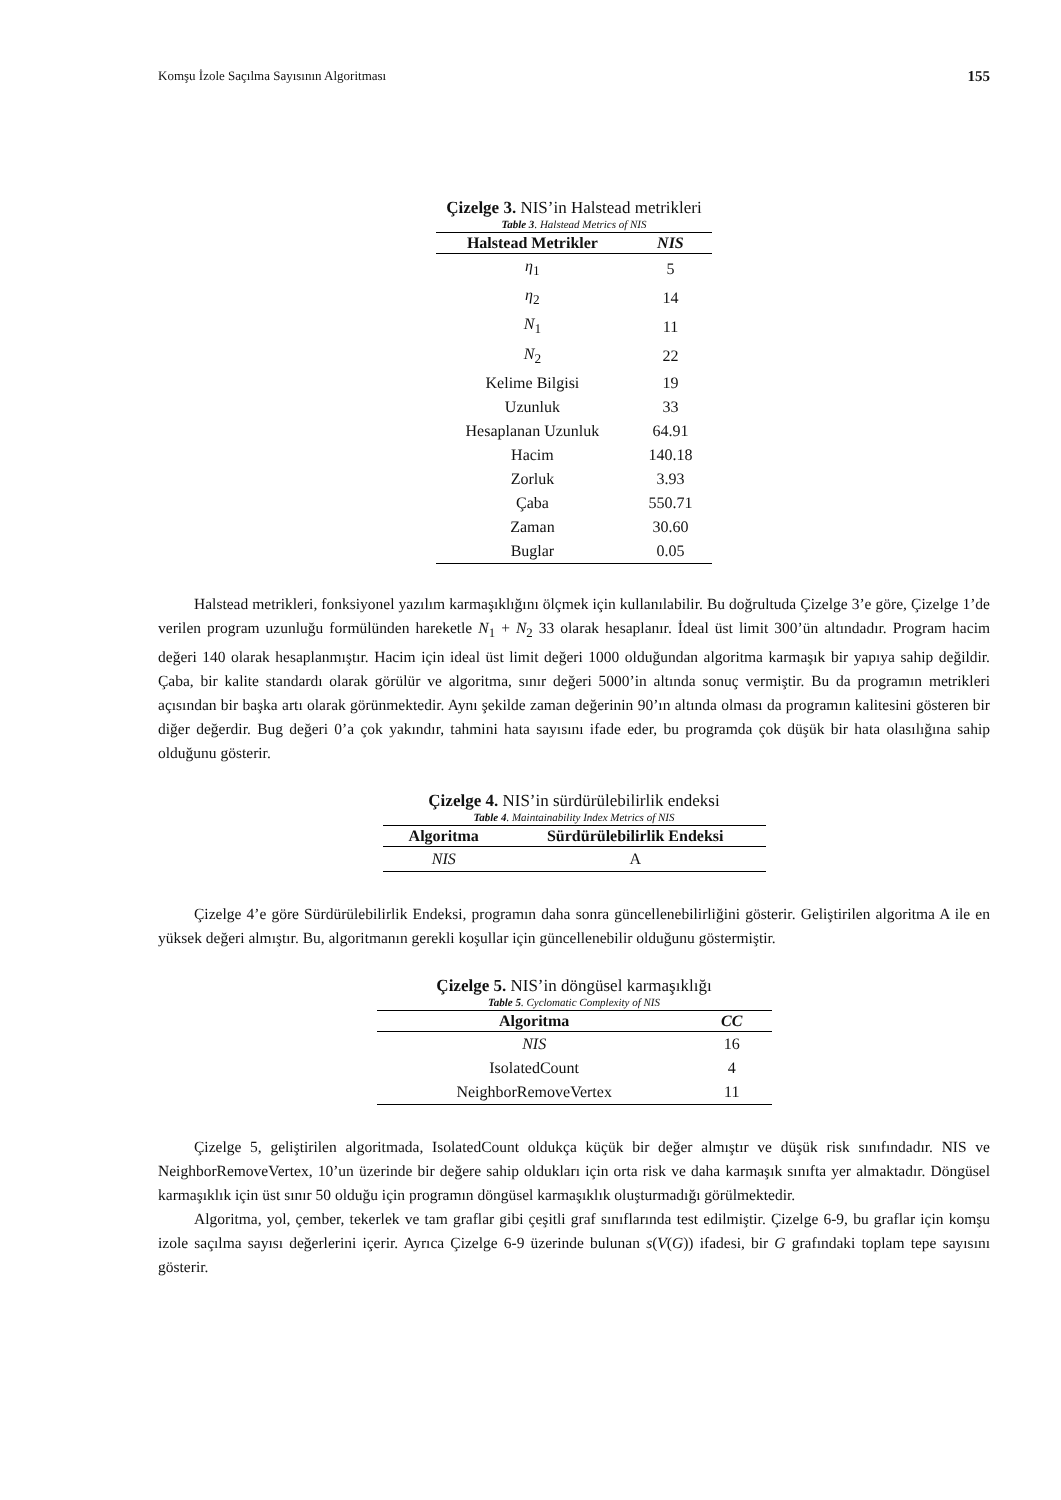Komşu İzole Saçılma Sayısının Algoritması 155
Çizelge 3. NIS’in Halstead metrikleri
Table 3. Halstead Metrics of NIS
| Halstead Metrikler | NIS |
| --- | --- |
| η<sub>1</sub> | 5 |
| η<sub>2</sub> | 14 |
| N<sub>1</sub> | 11 |
| N<sub>2</sub> | 22 |
| Kelime Bilgisi | 19 |
| Uzunluk | 33 |
| Hesaplanan Uzunluk | 64.91 |
| Hacim | 140.18 |
| Zorluk | 3.93 |
| Çaba | 550.71 |
| Zaman | 30.60 |
| Buglar | 0.05 |
Halstead metrikleri, fonksiyonel yazılım karmaşıklığını ölçmek için kullanılabilir. Bu doğrultuda Çizelge 3’e göre, Çizelge 1’de verilen program uzunluğu formülünden hareketle N<sub>1</sub> + N<sub>2</sub> 33 olarak hesaplanır. İdeal üst limit 300’ün altındadır. Program hacim değeri 140 olarak hesaplanmıştır. Hacim için ideal üst limit değeri 1000 olduğundan algoritma karmaşık bir yapıya sahip değildir. Çaba, bir kalite standardı olarak görülür ve algoritma, sınır değeri 5000’in altında sonuç vermiştir. Bu da programın metrikleri açısından bir başka artı olarak görünmektedir. Aynı şekilde zaman değerinin 90’ın altında olması da programın kalitesini gösteren bir diğer değerdir. Bug değeri 0’a çok yakındır, tahmini hata sayısını ifade eder, bu programda çok düşük bir hata olasılığına sahip olduğunu gösterir.
Çizelge 4. NIS’in sürdürülebilirlik endeksi
Table 4. Maintainability Index Metrics of NIS
| Algoritma | Sürdürülebilirlik Endeksi |
| --- | --- |
| NIS | A |
Çizelge 4’e göre Sürdürülebilirlik Endeksi, programın daha sonra güncellenebilirliğini gösterir. Geliştirilen algoritma A ile en yüksek değeri almıştır. Bu, algoritmanın gerekli koşullar için güncellenebilir olduğunu göstermiştir.
Çizelge 5. NIS’in döngüsel karmaşıklığı
Table 5. Cyclomatic Complexity of NIS
| Algoritma | CC |
| --- | --- |
| NIS | 16 |
| IsolatedCount | 4 |
| NeighborRemoveVertex | 11 |
Çizelge 5, geliştirilen algoritmada, IsolatedCount oldukça küçük bir değer almıştır ve düşük risk sınıfındadır. NIS ve NeighborRemoveVertex, 10’un üzerinde bir değere sahip oldukları için orta risk ve daha karmaşık sınıfta yer almaktadır. Döngüsel karmaşıklık için üst sınır 50 olduğu için programın döngüsel karmaşıklık oluşturmadığı görülmektedir.
Algoritma, yol, çember, tekerlek ve tam graflar gibi çeşitli graf sınıflarında test edilmiştir. Çizelge 6-9, bu graflar için komşu izole saçılma sayısı değerlerini içerir. Ayrıca Çizelge 6-9 üzerinde bulunan s(V(G)) ifadesi, bir G grafındaki toplam tepe sayısını gösterir.